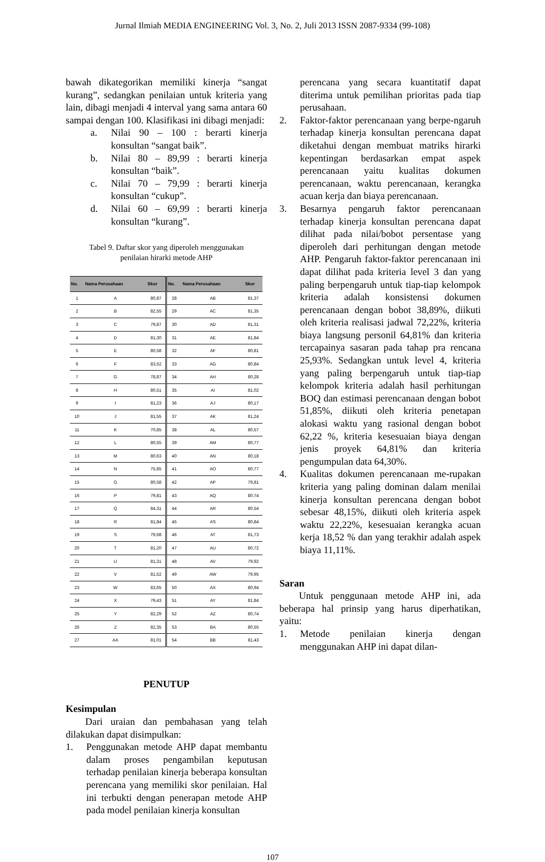Jurnal Ilmiah MEDIA ENGINEERING Vol. 3, No. 2, Juli 2013 ISSN 2087-9334 (99-108)
bawah dikategorikan memiliki kinerja “sangat kurang”, sedangkan penilaian untuk kriteria yang lain, dibagi menjadi 4 interval yang sama antara 60 sampai dengan 100. Klasifikasi ini dibagi menjadi:
a. Nilai 90 – 100 : berarti kinerja konsultan “sangat baik”.
b. Nilai 80 – 89,99 : berarti kinerja konsultan “baik”.
c. Nilai 70 – 79,99 : berarti kinerja konsultan “cukup”.
d. Nilai 60 – 69,99 : berarti kinerja konsultan “kurang”.
Tabel 9. Daftar skor yang diperoleh menggunakan
penilaian hirarki metode AHP
| No. | Nama Perusahaan | Skor | No. | Nama Perusahaan | Skor |
| --- | --- | --- | --- | --- | --- |
| 1 | A | 80,87 | 28 | AB | 81,37 |
| 2 | B | 82,55 | 29 | AC | 81,35 |
| 3 | C | 79,87 | 30 | AD | 81,31 |
| 4 | D | 81,30 | 31 | AE | 81,84 |
| 5 | E | 80,58 | 32 | AF | 80,81 |
| 6 | F | 83,52 | 33 | AG | 80,84 |
| 7 | G | 78,87 | 34 | AH | 80,28 |
| 8 | H | 80,51 | 35 | AI | 81,02 |
| 9 | I | 81,23 | 36 | AJ | 80,17 |
| 10 | J | 81,55 | 37 | AK | 81,24 |
| 11 | K | 70,85 | 38 | AL | 80,57 |
| 12 | L | 80,55 | 39 | AM | 80,77 |
| 13 | M | 80,63 | 40 | AN | 80,18 |
| 14 | N | 75,85 | 41 | AO | 80,77 |
| 15 | O | 80,58 | 42 | AP | 79,81 |
| 16 | P | 79,81 | 43 | AQ | 80,74 |
| 17 | Q | 84,31 | 44 | AR | 80,54 |
| 18 | R | 81,84 | 45 | AS | 80,84 |
| 19 | S | 79,68 | 46 | AT | 81,73 |
| 20 | T | 81,20 | 47 | AU | 80,72 |
| 21 | U | 81,31 | 48 | AV | 79,92 |
| 22 | V | 81,52 | 49 | AW | 79,95 |
| 23 | W | 83,65 | 50 | AX | 80,94 |
| 24 | X | 79,43 | 51 | AY | 81,84 |
| 25 | Y | 82,29 | 52 | AZ | 80,74 |
| 26 | Z | 82,35 | 53 | BA | 80,55 |
| 27 | AA | 81,01 | 54 | BB | 81,43 |
PENUTUP
Kesimpulan
Dari uraian dan pembahasan yang telah dilakukan dapat disimpulkan:
1. Penggunakan metode AHP dapat membantu dalam proses pengambilan keputusan terhadap penilaian kinerja beberapa konsultan perencana yang memiliki skor penilaian. Hal ini terbukti dengan penerapan metode AHP pada model penilaian kinerja konsultan
perencana yang secara kuantitatif dapat diterima untuk pemilihan prioritas pada tiap perusahaan.
2. Faktor-faktor perencanaan yang berpe-ngaruh terhadap kinerja konsultan perencana dapat diketahui dengan membuat matriks hirarki kepentingan berdasarkan empat aspek perencanaan yaitu kualitas dokumen perencanaan, waktu perencanaan, kerangka acuan kerja dan biaya perencanaan.
3. Besarnya pengaruh faktor perencanaan terhadap kinerja konsultan perencana dapat dilihat pada nilai/bobot persentase yang diperoleh dari perhitungan dengan metode AHP. Pengaruh faktor-faktor perencanaan ini dapat dilihat pada kriteria level 3 dan yang paling berpengaruh untuk tiap-tiap kelompok kriteria adalah konsistensi dokumen perencanaan dengan bobot 38,89%, diikuti oleh kriteria realisasi jadwal 72,22%, kriteria biaya langsung personil 64,81% dan kriteria tercapainya sasaran pada tahap pra rencana 25,93%. Sedangkan untuk level 4, kriteria yang paling berpengaruh untuk tiap-tiap kelompok kriteria adalah hasil perhitungan BOQ dan estimasi perencanaan dengan bobot 51,85%, diikuti oleh kriteria penetapan alokasi waktu yang rasional dengan bobot 62,22 %, kriteria kesesuaian biaya dengan jenis proyek 64,81% dan kriteria pengumpulan data 64,30%.
4. Kualitas dokumen perencanaan me-rupakan kriteria yang paling dominan dalam menilai kinerja konsultan perencana dengan bobot sebesar 48,15%, diikuti oleh kriteria aspek waktu 22,22%, kesesuaian kerangka acuan kerja 18,52 % dan yang terakhir adalah aspek biaya 11,11%.
Saran
Untuk penggunaan metode AHP ini, ada beberapa hal prinsip yang harus diperhatikan, yaitu:
1. Metode penilaian kinerja dengan menggunakan AHP ini dapat dilan-
107